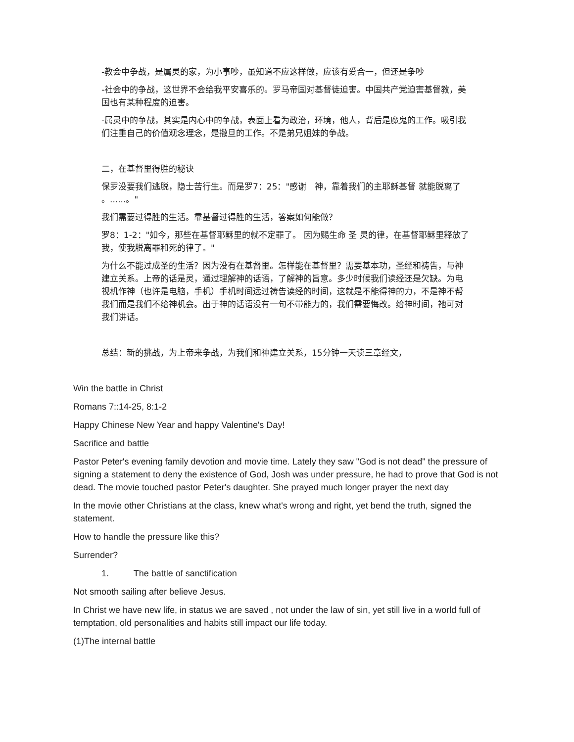-教会中争战，是属灵的家，为小事吵，虽知道不应这样做，应该有爱合一，但还是争吵
-社会中的争战，这世界不会给我平安喜乐的。罗马帝国对基督徒迫害。中国共产党迫害基督教，美国也有某种程度的迫害。
-属灵中的争战，其实是内心中的争战，表面上看为政治，环境，他人，背后是魔鬼的工作。吸引我们注重自己的价值观念理念，是撒旦的工作。不是弟兄姐妹的争战。
二，在基督里得胜的秘诀
保罗没要我们逃脱，隐士苦行生。而是罗7：25："感谢　神，靠着我们的主耶稣基督 就能脱离了 。......。"
我们需要过得胜的生活。靠基督过得胜的生活，答案如何能做？
罗8：1-2："如今，那些在基督耶稣里的就不定罪了。 因为赐生命 圣 灵的律，在基督耶稣里释放了我，使我脱离罪和死的律了。"
为什么不能过成圣的生活？因为没有在基督里。怎样能在基督里？需要基本功，圣经和祷告，与神建立关系。上帝的话是灵，通过理解神的话语，了解神的旨意。多少时候我们读经还是欠缺。为电视机作神（也许是电脑，手机）手机时间远过祷告读经的时间，这就是不能得神的力，不是神不帮我们而是我们不给神机会。出于神的话语没有一句不带能力的，我们需要悔改。给神时间，祂可对我们讲话。
总结：新的挑战，为上帝来争战，为我们和神建立关系，15分钟一天读三章经文，
Win the battle in Christ
Romans 7::14-25, 8:1-2
Happy Chinese New Year and happy Valentine's Day!
Sacrifice and battle
Pastor Peter's evening family devotion and movie time. Lately they saw "God is not dead" the pressure of signing a statement to deny the existence of God, Josh was under pressure, he had to prove that God is not dead. The movie touched pastor Peter's daughter. She prayed much longer prayer the next day
In the movie other Christians at the class, knew what's wrong and right, yet bend the truth, signed the statement.
How to handle the pressure like this?
Surrender?
1. The battle of sanctification
Not smooth sailing after believe Jesus.
In Christ we have new life, in status we are saved , not under the law of sin, yet still live in a world full of temptation, old personalities and habits still impact our life today.
(1)The internal battle